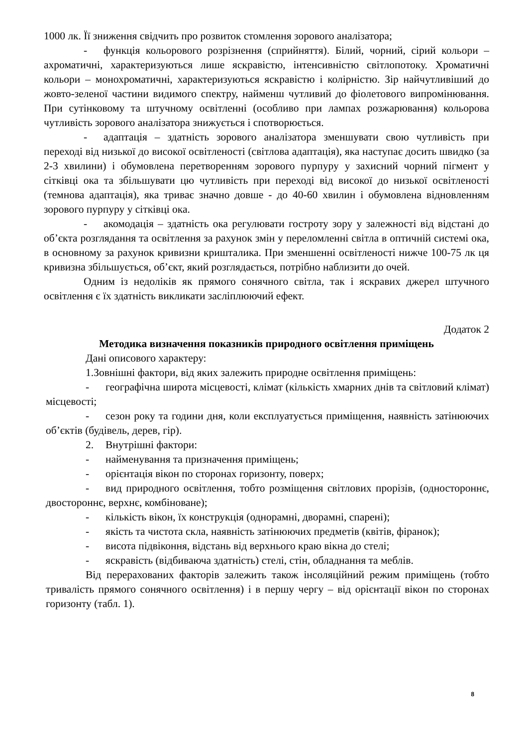1000 лк. Її зниження свідчить про розвиток стомлення зорового аналізатора;
- функція кольорового розрізнення (сприйняття). Білий, чорний, сірий кольори – ахроматичні, характеризуються лише яскравістю, інтенсивністю світлопотоку. Хроматичні кольори – монохроматичні, характеризуються яскравістю і колірністю. Зір найчутливіший до жовто-зеленої частини видимого спектру, найменш чутливий до фіолетового випромінювання. При сутінковому та штучному освітленні (особливо при лампах розжарювання) кольорова чутливість зорового аналізатора знижується і спотворюється.
- адаптація – здатність зорового аналізатора зменшувати свою чутливість при переході від низької до високої освітленості (світлова адаптація), яка наступає досить швидко (за 2-3 хвилини) і обумовлена перетворенням зорового пурпуру у захисний чорний пігмент у сітківці ока та збільшувати цю чутливість при переході від високої до низької освітленості (темнова адаптація), яка триває значно довше - до 40-60 хвилин і обумовлена відновленням зорового пурпуру у сітківці ока.
- акомодація – здатність ока регулювати гостроту зору у залежності від відстані до об’єкта розглядання та освітлення за рахунок змін у переломленні світла в оптичній системі ока, в основному за рахунок кривизни кришталика. При зменшенні освітленості нижче 100-75 лк ця кривизна збільшується, об’єкт, який розглядається, потрібно наблизити до очей.
Одним із недоліків як прямого сонячного світла, так і яскравих джерел штучного освітлення є їх здатність викликати засліплюючий ефект.
Додаток 2
Методика визначення показників природного освітлення приміщень
Дані описового характеру:
1.Зовнішні фактори, від яких залежить природне освітлення приміщень:
- географічна широта місцевості, клімат (кількість хмарних днів та світловий клімат) місцевості;
- сезон року та години дня, коли експлуатується приміщення, наявність затінюючих об’єктів (будівель, дерев, гір).
2. Внутрішні фактори:
- найменування та призначення приміщень;
- орієнтація вікон по сторонах горизонту, поверх;
- вид природного освітлення, тобто розміщення світлових прорізів, (одностороннє, двостороннє, верхнє, комбіноване);
- кількість вікон, їх конструкція (однорамні, дворамні, спарені);
- якість та чистота скла, наявність затінюючих предметів (квітів, фіранок);
- висота підвіконня, відстань від верхнього краю вікна до стелі;
- яскравість (відбиваюча здатність) стелі, стін, обладнання та меблів.
Від перерахованих факторів залежить також інсоляційний режим приміщень (тобто тривалість прямого сонячного освітлення) і в першу чергу – від орієнтації вікон по сторонах горизонту (табл. 1).
8